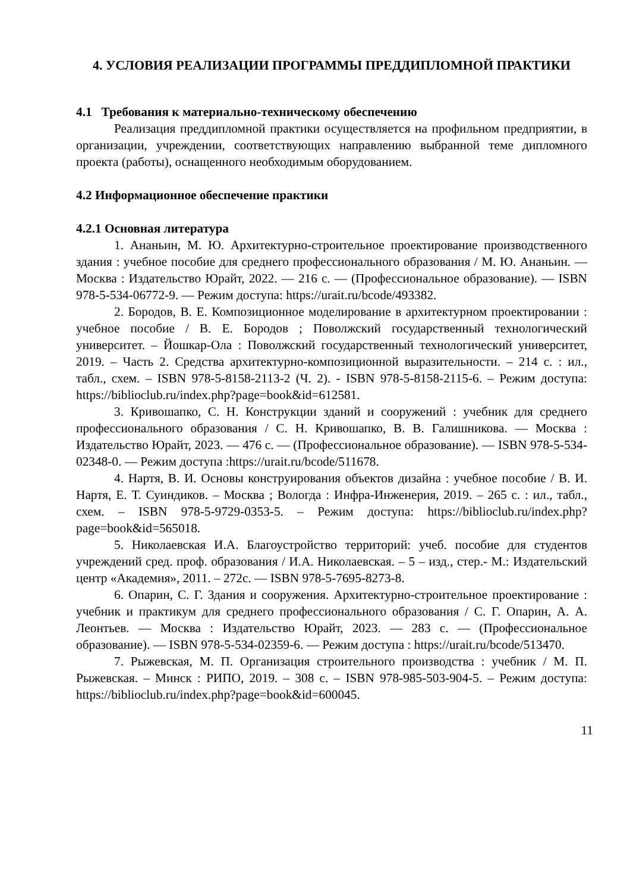4. УСЛОВИЯ РЕАЛИЗАЦИИ ПРОГРАММЫ ПРЕДДИПЛОМНОЙ ПРАКТИКИ
4.1 Требования к материально-техническому обеспечению
Реализация преддипломной практики осуществляется на профильном предприятии, в организации, учреждении, соответствующих направлению выбранной теме дипломного проекта (работы), оснащенного необходимым оборудованием.
4.2 Информационное обеспечение практики
4.2.1 Основная литература
1. Ананьин, М. Ю. Архитектурно-строительное проектирование производственного здания : учебное пособие для среднего профессионального образования / М. Ю. Ананьин. — Москва : Издательство Юрайт, 2022. — 216 с. — (Профессиональное образование). — ISBN 978-5-534-06772-9. — Режим доступа: https://urait.ru/bcode/493382.
2. Бородов, В. Е. Композиционное моделирование в архитектурном проектировании : учебное пособие / В. Е. Бородов ; Поволжский государственный технологический университет. – Йошкар-Ола : Поволжский государственный технологический университет, 2019. – Часть 2. Средства архитектурно-композиционной выразительности. – 214 с. : ил., табл., схем. – ISBN 978-5-8158-2113-2 (Ч. 2). - ISBN 978-5-8158-2115-6. – Режим доступа: https://biblioclub.ru/index.php?page=book&id=612581.
3. Кривошапко, С. Н. Конструкции зданий и сооружений : учебник для среднего профессионального образования / С. Н. Кривошапко, В. В. Галишникова. — Москва : Издательство Юрайт, 2023. — 476 с. — (Профессиональное образование). — ISBN 978-5-534-02348-0. — Режим доступа :https://urait.ru/bcode/511678.
4. Нартя, В. И. Основы конструирования объектов дизайна : учебное пособие / В. И. Нартя, Е. Т. Суиндиков. – Москва ; Вологда : Инфра-Инженерия, 2019. – 265 с. : ил., табл., схем. – ISBN 978-5-9729-0353-5. – Режим доступа: https://biblioclub.ru/index.php?page=book&id=565018.
5. Николаевская И.А. Благоустройство территорий: учеб. пособие для студентов учреждений сред. проф. образования / И.А. Николаевская. – 5 – изд., стер.- М.: Издательский центр «Академия», 2011. – 272с. — ISBN 978-5-7695-8273-8.
6. Опарин, С. Г. Здания и сооружения. Архитектурно-строительное проектирование : учебник и практикум для среднего профессионального образования / С. Г. Опарин, А. А. Леонтьев. — Москва : Издательство Юрайт, 2023. — 283 с. — (Профессиональное образование). — ISBN 978-5-534-02359-6. — Режим доступа : https://urait.ru/bcode/513470.
7. Рыжевская, М. П. Организация строительного производства : учебник / М. П. Рыжевская. – Минск : РИПО, 2019. – 308 с. – ISBN 978-985-503-904-5. – Режим доступа: https://biblioclub.ru/index.php?page=book&id=600045.
11